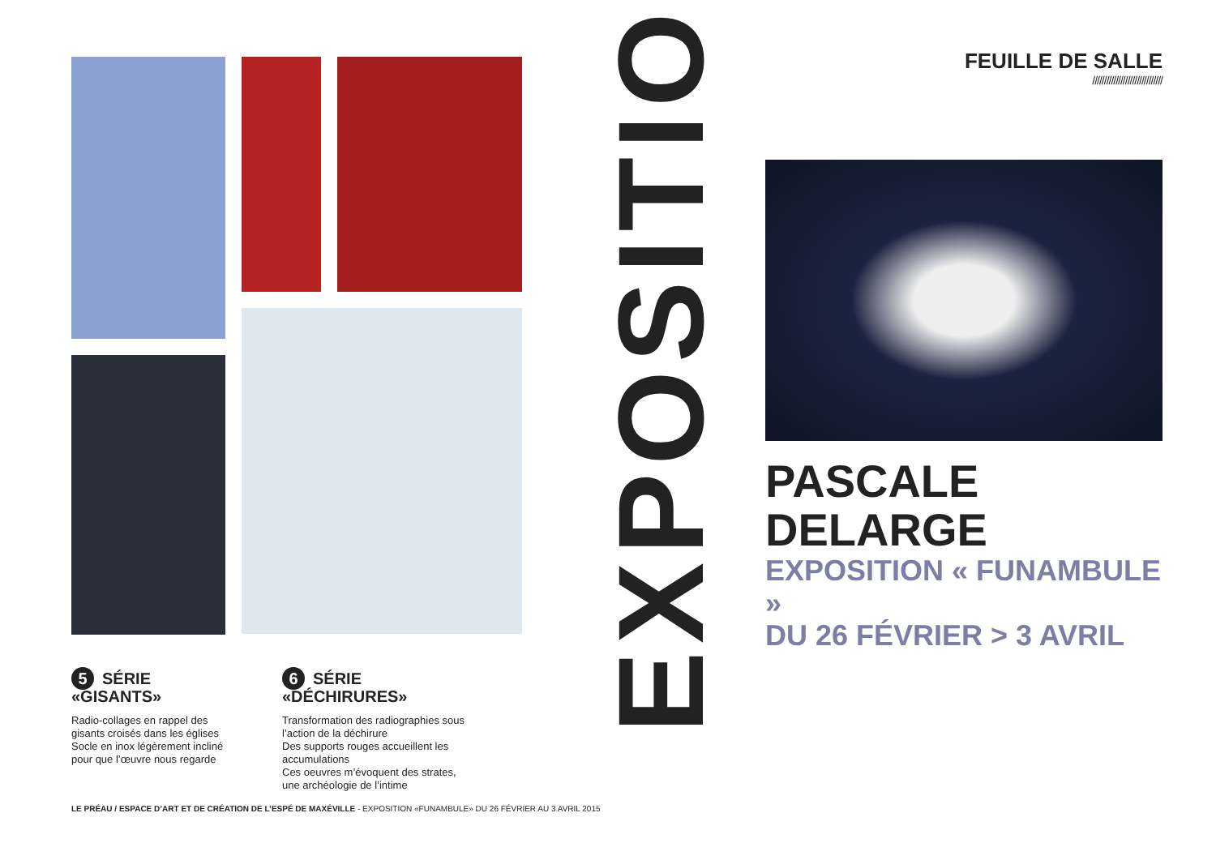5 SÉRIE «GISANTS»
Radio-collages en rappel des gisants croisés dans les églises
Socle en inox légèrement incliné pour que l’œuvre nous regarde
6 SÉRIE «DÉCHIRURES»
Transformation des radiographies sous l’action de la déchirure
Des supports rouges accueillent les accumulations
Ces oeuvres m’évoquent des strates, une archéologie de l’intime
LE PRÉAU / ESPACE D’ART ET DE CRÉATION DE L’ESPÉ DE MAXÉVILLE - EXPOSITION «FUNAMBULE» DU 26 FÉVRIER AU 3 AVRIL 2015
EXPOSITION
FEUILLE DE SALLE
//////////////////////////////
PASCALE DELARGE
EXPOSITION « FUNAMBULE »
DU 26 FÉVRIER > 3 AVRIL